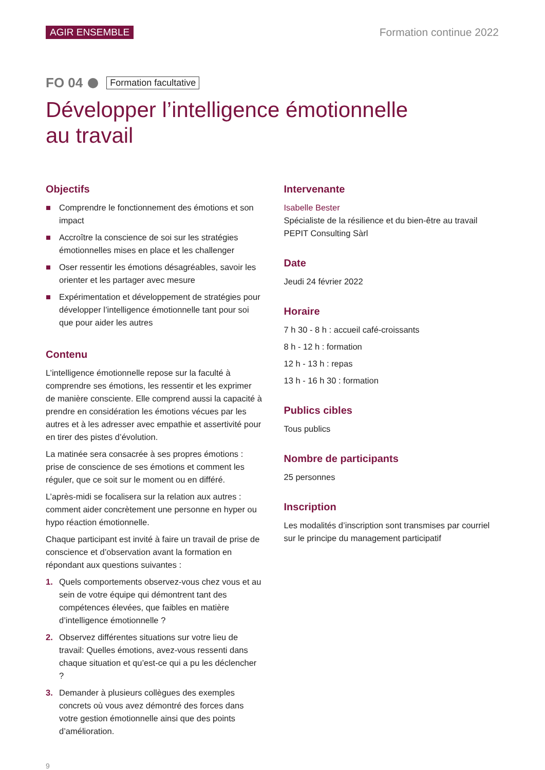AGIR ENSEMBLE Formation continue 2022
FO 04 Formation facultative
Développer l’intelligence émotionnelle
au travail
Objectifs
■ Comprendre le fonctionnement des émotions et son impact
■ Accroître la conscience de soi sur les stratégies émotionnelles mises en place et les challenger
■ Oser ressentir les émotions désagréables, savoir les orienter et les partager avec mesure
■ Expérimentation et développement de stratégies pour développer l’intelligence émotionnelle tant pour soi que pour aider les autres
Contenu
L’intelligence émotionnelle repose sur la faculté à comprendre ses émotions, les ressentir et les exprimer de manière consciente. Elle comprend aussi la capacité à prendre en considération les émotions vécues par les autres et à les adresser avec empathie et assertivité pour en tirer des pistes d’évolution.
La matinée sera consacrée à ses propres émotions : prise de conscience de ses émotions et comment les réguler, que ce soit sur le moment ou en différé.
L’après-midi se focalisera sur la relation aux autres : comment aider concrètement une personne en hyper ou hypo réaction émotionnelle.
Chaque participant est invité à faire un travail de prise de conscience et d’observation avant la formation en répondant aux questions suivantes :
1. Quels comportements observez-vous chez vous et au sein de votre équipe qui démontrent tant des compétences élevées, que faibles en matière d’intelligence émotionnelle ?
2. Observez différentes situations sur votre lieu de travail: Quelles émotions, avez-vous ressenti dans chaque situation et qu’est-ce qui a pu les déclencher ?
3. Demander à plusieurs collègues des exemples concrets où vous avez démontré des forces dans votre gestion émotionnelle ainsi que des points d’amélioration.
Intervenante
Isabelle Bester
Spécialiste de la résilience et du bien-être au travail
PEPIT Consulting Sàrl
Date
Jeudi 24 février 2022
Horaire
7 h 30 - 8 h : accueil café-croissants
8 h - 12 h : formation
12 h - 13 h : repas
13 h - 16 h 30 : formation
Publics cibles
Tous publics
Nombre de participants
25 personnes
Inscription
Les modalités d’inscription sont transmises par courriel sur le principe du management participatif
9